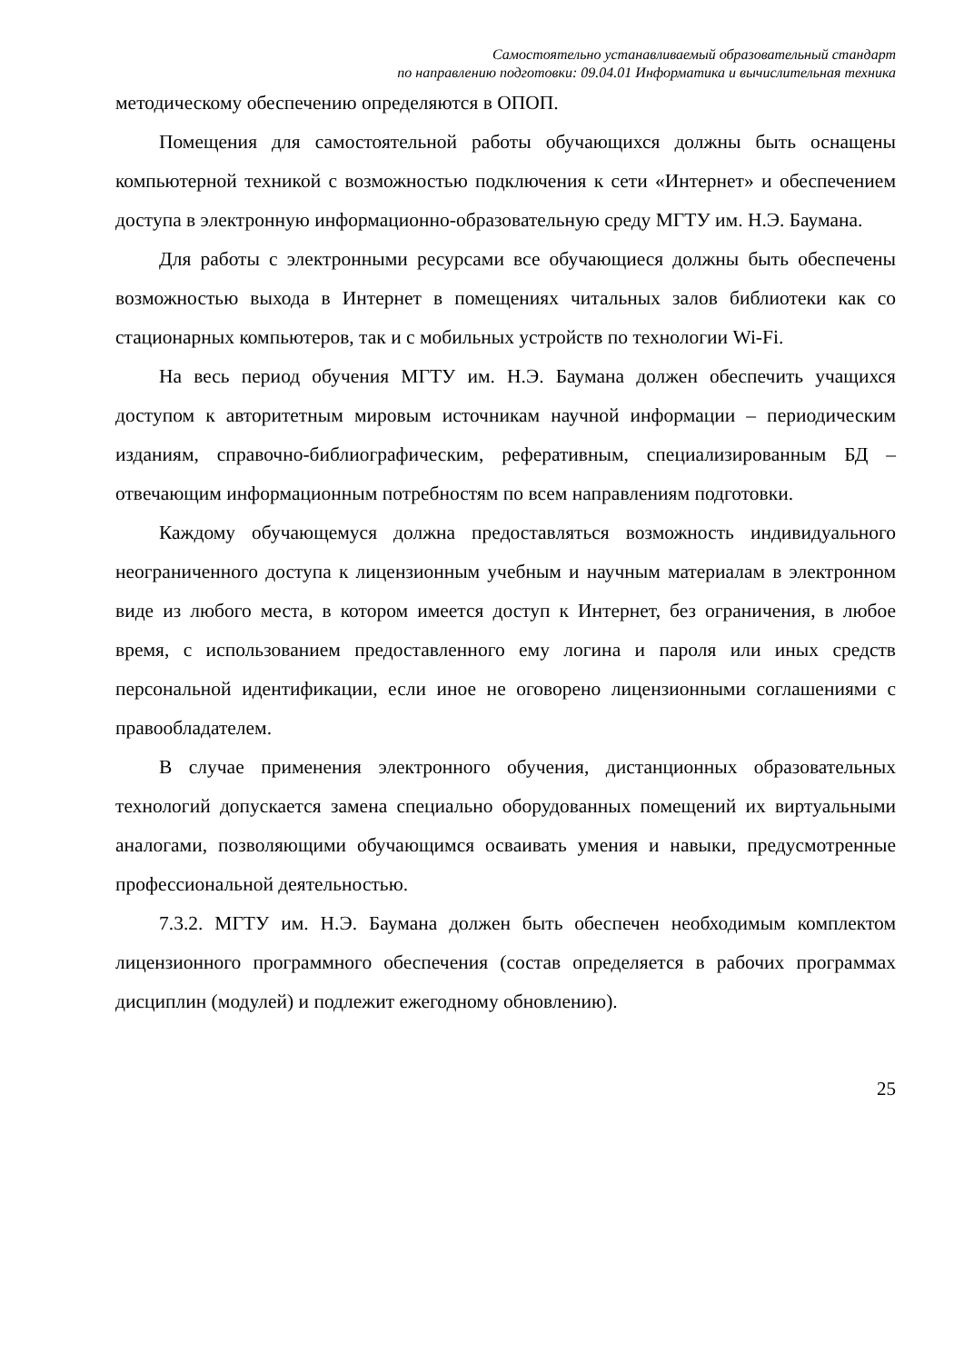Самостоятельно устанавливаемый образовательный стандарт
по направлению подготовки: 09.04.01 Информатика и вычислительная техника
методическому обеспечению определяются в ОПОП.
Помещения для самостоятельной работы обучающихся должны быть оснащены компьютерной техникой с возможностью подключения к сети «Интернет» и обеспечением доступа в электронную информационно-образовательную среду МГТУ им. Н.Э. Баумана.
Для работы с электронными ресурсами все обучающиеся должны быть обеспечены возможностью выхода в Интернет в помещениях читальных залов библиотеки как со стационарных компьютеров, так и с мобильных устройств по технологии Wi-Fi.
На весь период обучения МГТУ им. Н.Э. Баумана должен обеспечить учащихся доступом к авторитетным мировым источникам научной информации – периодическим изданиям, справочно-библиографическим, реферативным, специализированным БД – отвечающим информационным потребностям по всем направлениям подготовки.
Каждому обучающемуся должна предоставляться возможность индивидуального неограниченного доступа к лицензионным учебным и научным материалам в электронном виде из любого места, в котором имеется доступ к Интернет, без ограничения, в любое время, с использованием предоставленного ему логина и пароля или иных средств персональной идентификации, если иное не оговорено лицензионными соглашениями с правообладателем.
В случае применения электронного обучения, дистанционных образовательных технологий допускается замена специально оборудованных помещений их виртуальными аналогами, позволяющими обучающимся осваивать умения и навыки, предусмотренные профессиональной деятельностью.
7.3.2. МГТУ им. Н.Э. Баумана должен быть обеспечен необходимым комплектом лицензионного программного обеспечения (состав определяется в рабочих программах дисциплин (модулей) и подлежит ежегодному обновлению).
25